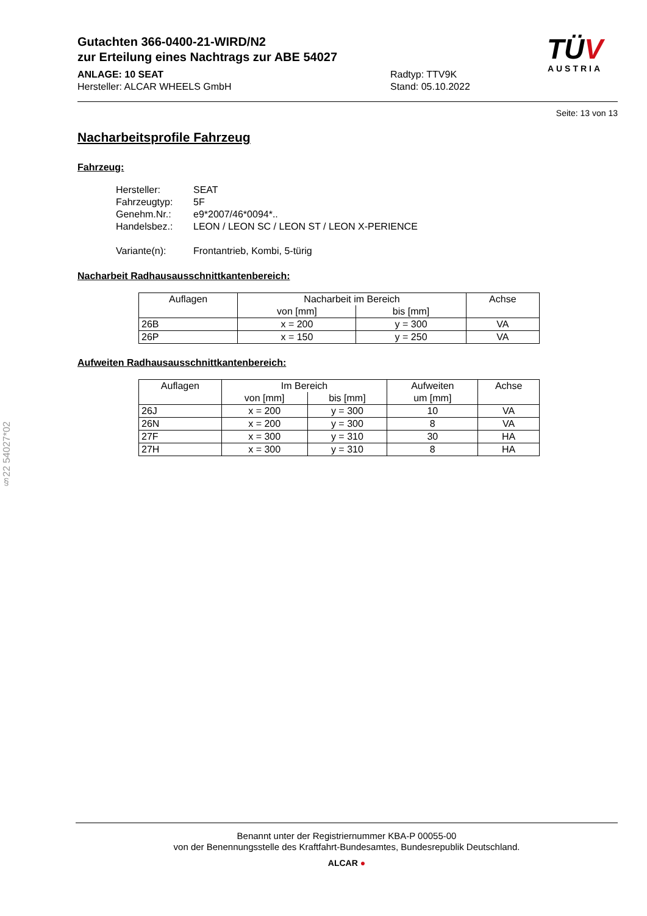Gutachten 366-0400-21-WIRD/N2
zur Erteilung eines Nachtrags zur ABE 54027
ANLAGE: 10 SEAT
Hersteller: ALCAR WHEELS GmbH
Radtyp: TTV9K
Stand: 05.10.2022
TÜV
AUSTRIA
Seite: 13 von 13
Nacharbeitsprofile Fahrzeug
Fahrzeug:
Hersteller: SEAT
Fahrzeugtyp: 5F
Genehm.Nr.: e9*2007/46*0094*..
Handelsbez.: LEON / LEON SC / LEON ST / LEON X-PERIENCE
Variante(n): Frontantrieb, Kombi, 5-türig
Nacharbeit Radhausausschnittkantenbereich:
| Auflagen | Nacharbeit im Bereich | | Achse |
| --- | --- | --- | --- |
| | von [mm] | bis [mm] | |
| 26B | x = 200 | y = 300 | VA |
| 26P | x = 150 | y = 250 | VA |
Aufweiten Radhausausschnittkantenbereich:
| Auflagen | Im Bereich | | Aufweiten | Achse |
| --- | --- | --- | --- | --- |
| | von [mm] | bis [mm] | um [mm] | |
| 26J | x = 200 | y = 300 | 10 | VA |
| 26N | x = 200 | y = 300 | 8 | VA |
| 27F | x = 300 | y = 310 | 30 | HA |
| 27H | x = 300 | y = 310 | 8 | HA |
§22 54027*02
Benannt unter der Registriernummer KBA-P 00055-00
von der Benennungsstelle des Kraftfahrt-Bundesamtes, Bundesrepublik Deutschland.
ALCAR ●